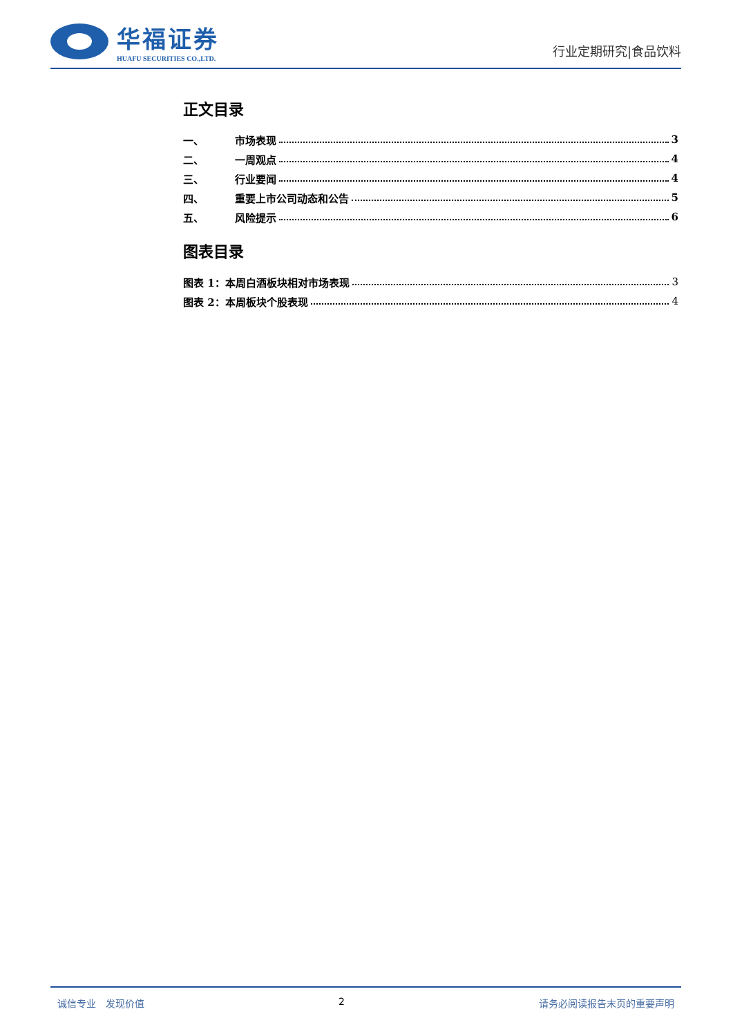华福证券
HUAFU SECURITIES CO.,LTD.
行业定期研究|食品饮料
正文目录
一、 市场表现 3
二、 一周观点 4
三、 行业要闻 4
四、 重要上市公司动态和公告 5
五、 风险提示 6
图表目录
图表 1：本周白酒板块相对市场表现 3
图表 2：本周板块个股表现 4
诚信专业　发现价值 2 请务必阅读报告末页的重要声明